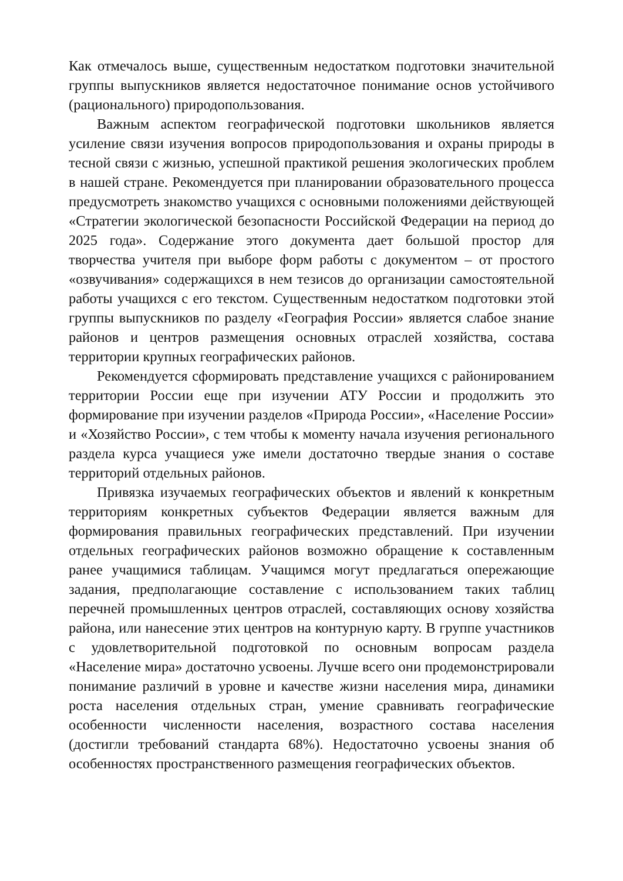Как отмечалось выше, существенным недостатком подготовки значительной группы выпускников является недостаточное понимание основ устойчивого (рационального) природопользования.
Важным аспектом географической подготовки школьников является усиление связи изучения вопросов природопользования и охраны природы в тесной связи с жизнью, успешной практикой решения экологических проблем в нашей стране. Рекомендуется при планировании образовательного процесса предусмотреть знакомство учащихся с основными положениями действующей «Стратегии экологической безопасности Российской Федерации на период до 2025 года». Содержание этого документа дает большой простор для творчества учителя при выборе форм работы с документом – от простого «озвучивания» содержащихся в нем тезисов до организации самостоятельной работы учащихся с его текстом. Существенным недостатком подготовки этой группы выпускников по разделу «География России» является слабое знание районов и центров размещения основных отраслей хозяйства, состава территории крупных географических районов.
Рекомендуется сформировать представление учащихся с районированием территории России еще при изучении АТУ России и продолжить это формирование при изучении разделов «Природа России», «Население России» и «Хозяйство России», с тем чтобы к моменту начала изучения регионального раздела курса учащиеся уже имели достаточно твердые знания о составе территорий отдельных районов.
Привязка изучаемых географических объектов и явлений к конкретным территориям конкретных субъектов Федерации является важным для формирования правильных географических представлений. При изучении отдельных географических районов возможно обращение к составленным ранее учащимися таблицам. Учащимся могут предлагаться опережающие задания, предполагающие составление с использованием таких таблиц перечней промышленных центров отраслей, составляющих основу хозяйства района, или нанесение этих центров на контурную карту. В группе участников с удовлетворительной подготовкой по основным вопросам раздела «Население мира» достаточно усвоены. Лучше всего они продемонстрировали понимание различий в уровне и качестве жизни населения мира, динамики роста населения отдельных стран, умение сравнивать географические особенности численности населения, возрастного состава населения (достигли требований стандарта 68%). Недостаточно усвоены знания об особенностях пространственного размещения географических объектов.